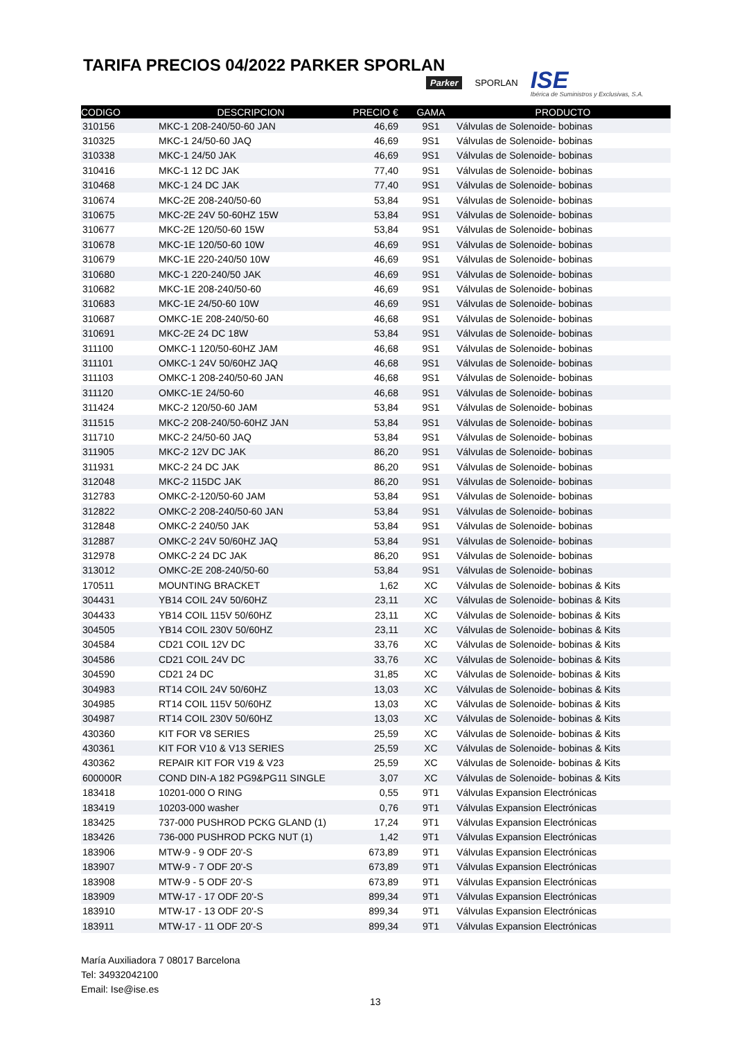TARIFA PRECIOS 04/2022 PARKER SPORLAN
Parker SPORLAN ISE
Ibérica de Suministros y Exclusivas, S.A.
| CODIGO | DESCRIPCION | PRECIO € | GAMA | PRODUCTO |
| --- | --- | --- | --- | --- |
| 310156 | MKC-1 208-240/50-60 JAN | 46,69 | 9S1 | Válvulas de Solenoide- bobinas |
| 310325 | MKC-1 24/50-60 JAQ | 46,69 | 9S1 | Válvulas de Solenoide- bobinas |
| 310338 | MKC-1 24/50 JAK | 46,69 | 9S1 | Válvulas de Solenoide- bobinas |
| 310416 | MKC-1 12 DC JAK | 77,40 | 9S1 | Válvulas de Solenoide- bobinas |
| 310468 | MKC-1 24 DC JAK | 77,40 | 9S1 | Válvulas de Solenoide- bobinas |
| 310674 | MKC-2E 208-240/50-60 | 53,84 | 9S1 | Válvulas de Solenoide- bobinas |
| 310675 | MKC-2E 24V 50-60HZ 15W | 53,84 | 9S1 | Válvulas de Solenoide- bobinas |
| 310677 | MKC-2E 120/50-60 15W | 53,84 | 9S1 | Válvulas de Solenoide- bobinas |
| 310678 | MKC-1E 120/50-60 10W | 46,69 | 9S1 | Válvulas de Solenoide- bobinas |
| 310679 | MKC-1E 220-240/50 10W | 46,69 | 9S1 | Válvulas de Solenoide- bobinas |
| 310680 | MKC-1 220-240/50 JAK | 46,69 | 9S1 | Válvulas de Solenoide- bobinas |
| 310682 | MKC-1E 208-240/50-60 | 46,69 | 9S1 | Válvulas de Solenoide- bobinas |
| 310683 | MKC-1E 24/50-60 10W | 46,69 | 9S1 | Válvulas de Solenoide- bobinas |
| 310687 | OMKC-1E 208-240/50-60 | 46,68 | 9S1 | Válvulas de Solenoide- bobinas |
| 310691 | MKC-2E 24 DC 18W | 53,84 | 9S1 | Válvulas de Solenoide- bobinas |
| 311100 | OMKC-1 120/50-60HZ JAM | 46,68 | 9S1 | Válvulas de Solenoide- bobinas |
| 311101 | OMKC-1 24V 50/60HZ JAQ | 46,68 | 9S1 | Válvulas de Solenoide- bobinas |
| 311103 | OMKC-1 208-240/50-60 JAN | 46,68 | 9S1 | Válvulas de Solenoide- bobinas |
| 311120 | OMKC-1E 24/50-60 | 46,68 | 9S1 | Válvulas de Solenoide- bobinas |
| 311424 | MKC-2 120/50-60 JAM | 53,84 | 9S1 | Válvulas de Solenoide- bobinas |
| 311515 | MKC-2 208-240/50-60HZ JAN | 53,84 | 9S1 | Válvulas de Solenoide- bobinas |
| 311710 | MKC-2 24/50-60 JAQ | 53,84 | 9S1 | Válvulas de Solenoide- bobinas |
| 311905 | MKC-2 12V DC JAK | 86,20 | 9S1 | Válvulas de Solenoide- bobinas |
| 311931 | MKC-2 24 DC JAK | 86,20 | 9S1 | Válvulas de Solenoide- bobinas |
| 312048 | MKC-2 115DC JAK | 86,20 | 9S1 | Válvulas de Solenoide- bobinas |
| 312783 | OMKC-2-120/50-60 JAM | 53,84 | 9S1 | Válvulas de Solenoide- bobinas |
| 312822 | OMKC-2 208-240/50-60 JAN | 53,84 | 9S1 | Válvulas de Solenoide- bobinas |
| 312848 | OMKC-2 240/50 JAK | 53,84 | 9S1 | Válvulas de Solenoide- bobinas |
| 312887 | OMKC-2 24V 50/60HZ JAQ | 53,84 | 9S1 | Válvulas de Solenoide- bobinas |
| 312978 | OMKC-2 24 DC JAK | 86,20 | 9S1 | Válvulas de Solenoide- bobinas |
| 313012 | OMKC-2E 208-240/50-60 | 53,84 | 9S1 | Válvulas de Solenoide- bobinas |
| 170511 | MOUNTING BRACKET | 1,62 | XC | Válvulas de Solenoide- bobinas & Kits |
| 304431 | YB14 COIL 24V 50/60HZ | 23,11 | XC | Válvulas de Solenoide- bobinas & Kits |
| 304433 | YB14 COIL 115V 50/60HZ | 23,11 | XC | Válvulas de Solenoide- bobinas & Kits |
| 304505 | YB14 COIL 230V 50/60HZ | 23,11 | XC | Válvulas de Solenoide- bobinas & Kits |
| 304584 | CD21 COIL 12V DC | 33,76 | XC | Válvulas de Solenoide- bobinas & Kits |
| 304586 | CD21 COIL 24V DC | 33,76 | XC | Válvulas de Solenoide- bobinas & Kits |
| 304590 | CD21 24 DC | 31,85 | XC | Válvulas de Solenoide- bobinas & Kits |
| 304983 | RT14 COIL 24V 50/60HZ | 13,03 | XC | Válvulas de Solenoide- bobinas & Kits |
| 304985 | RT14 COIL 115V 50/60HZ | 13,03 | XC | Válvulas de Solenoide- bobinas & Kits |
| 304987 | RT14 COIL 230V 50/60HZ | 13,03 | XC | Válvulas de Solenoide- bobinas & Kits |
| 430360 | KIT FOR V8 SERIES | 25,59 | XC | Válvulas de Solenoide- bobinas & Kits |
| 430361 | KIT FOR V10 & V13 SERIES | 25,59 | XC | Válvulas de Solenoide- bobinas & Kits |
| 430362 | REPAIR KIT FOR V19 & V23 | 25,59 | XC | Válvulas de Solenoide- bobinas & Kits |
| 600000R | COND DIN-A 182 PG9&PG11 SINGLE | 3,07 | XC | Válvulas de Solenoide- bobinas & Kits |
| 183418 | 10201-000 O RING | 0,55 | 9T1 | Válvulas Expansion Electrónicas |
| 183419 | 10203-000 washer | 0,76 | 9T1 | Válvulas Expansion Electrónicas |
| 183425 | 737-000 PUSHROD PCKG GLAND (1) | 17,24 | 9T1 | Válvulas Expansion Electrónicas |
| 183426 | 736-000 PUSHROD PCKG NUT (1) | 1,42 | 9T1 | Válvulas Expansion Electrónicas |
| 183906 | MTW-9 - 9 ODF 20'-S | 673,89 | 9T1 | Válvulas Expansion Electrónicas |
| 183907 | MTW-9 - 7 ODF 20'-S | 673,89 | 9T1 | Válvulas Expansion Electrónicas |
| 183908 | MTW-9 - 5 ODF 20'-S | 673,89 | 9T1 | Válvulas Expansion Electrónicas |
| 183909 | MTW-17 - 17 ODF 20'-S | 899,34 | 9T1 | Válvulas Expansion Electrónicas |
| 183910 | MTW-17 - 13 ODF 20'-S | 899,34 | 9T1 | Válvulas Expansion Electrónicas |
| 183911 | MTW-17 - 11 ODF 20'-S | 899,34 | 9T1 | Válvulas Expansion Electrónicas |
María Auxiliadora 7 08017 Barcelona
Tel: 34932042100
Email: Ise@ise.es
13